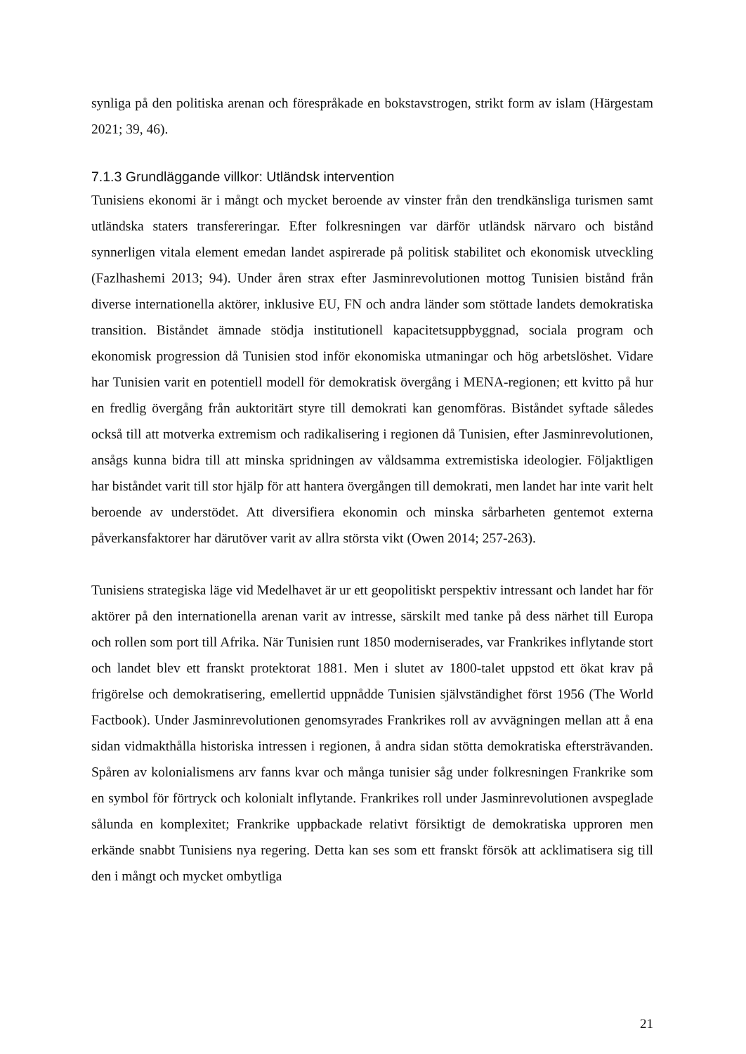synliga på den politiska arenan och förespråkade en bokstavstrogen, strikt form av islam (Härgestam 2021; 39, 46).
7.1.3 Grundläggande villkor: Utländsk intervention
Tunisiens ekonomi är i mångt och mycket beroende av vinster från den trendkänsliga turismen samt utländska staters transfereringar. Efter folkresningen var därför utländsk närvaro och bistånd synnerligen vitala element emedan landet aspirerade på politisk stabilitet och ekonomisk utveckling (Fazlhashemi 2013; 94). Under åren strax efter Jasminrevolutionen mottog Tunisien bistånd från diverse internationella aktörer, inklusive EU, FN och andra länder som stöttade landets demokratiska transition. Biståndet ämnade stödja institutionell kapacitetsuppbyggnad, sociala program och ekonomisk progression då Tunisien stod inför ekonomiska utmaningar och hög arbetslöshet. Vidare har Tunisien varit en potentiell modell för demokratisk övergång i MENA-regionen; ett kvitto på hur en fredlig övergång från auktoritärt styre till demokrati kan genomföras. Biståndet syftade således också till att motverka extremism och radikalisering i regionen då Tunisien, efter Jasminrevolutionen, ansågs kunna bidra till att minska spridningen av våldsamma extremistiska ideologier. Följaktligen har biståndet varit till stor hjälp för att hantera övergången till demokrati, men landet har inte varit helt beroende av understödet. Att diversifiera ekonomin och minska sårbarheten gentemot externa påverkansfaktorer har därutöver varit av allra största vikt (Owen 2014; 257-263).
Tunisiens strategiska läge vid Medelhavet är ur ett geopolitiskt perspektiv intressant och landet har för aktörer på den internationella arenan varit av intresse, särskilt med tanke på dess närhet till Europa och rollen som port till Afrika. När Tunisien runt 1850 moderniserades, var Frankrikes inflytande stort och landet blev ett franskt protektorat 1881. Men i slutet av 1800-talet uppstod ett ökat krav på frigörelse och demokratisering, emellertid uppnådde Tunisien självständighet först 1956 (The World Factbook). Under Jasminrevolutionen genomsyrades Frankrikes roll av avvägningen mellan att å ena sidan vidmakthålla historiska intressen i regionen, å andra sidan stötta demokratiska eftersträvanden. Spåren av kolonialismens arv fanns kvar och många tunisier såg under folkresningen Frankrike som en symbol för förtryck och kolonialt inflytande. Frankrikes roll under Jasminrevolutionen avspeglade sålunda en komplexitet; Frankrike uppbackade relativt försiktigt de demokratiska upproren men erkände snabbt Tunisiens nya regering. Detta kan ses som ett franskt försök att acklimatisera sig till den i mångt och mycket ombytliga
21